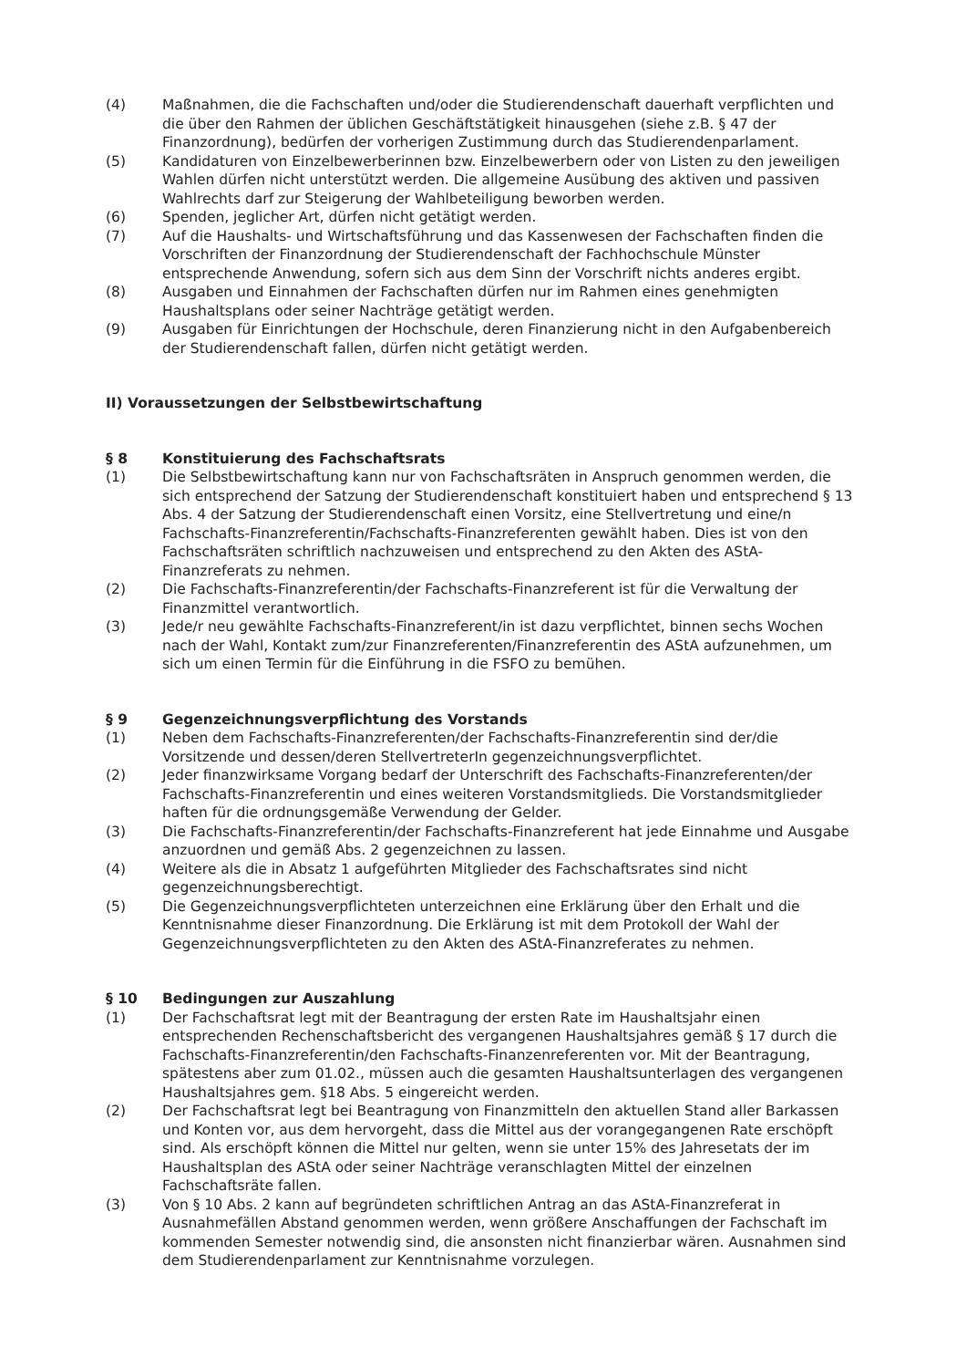(4) Maßnahmen, die die Fachschaften und/oder die Studierendenschaft dauerhaft verpflichten und die über den Rahmen der üblichen Geschäftstätigkeit hinausgehen (siehe z.B. § 47 der Finanzordnung), bedürfen der vorherigen Zustimmung durch das Studierendenparlament.
(5) Kandidaturen von Einzelbewerberinnen bzw. Einzelbewerbern oder von Listen zu den jeweiligen Wahlen dürfen nicht unterstützt werden. Die allgemeine Ausübung des aktiven und passiven Wahlrechts darf zur Steigerung der Wahlbeteiligung beworben werden.
(6) Spenden, jeglicher Art, dürfen nicht getätigt werden.
(7) Auf die Haushalts- und Wirtschaftsführung und das Kassenwesen der Fachschaften finden die Vorschriften der Finanzordnung der Studierendenschaft der Fachhochschule Münster entsprechende Anwendung, sofern sich aus dem Sinn der Vorschrift nichts anderes ergibt.
(8) Ausgaben und Einnahmen der Fachschaften dürfen nur im Rahmen eines genehmigten Haushaltsplans oder seiner Nachträge getätigt werden.
(9) Ausgaben für Einrichtungen der Hochschule, deren Finanzierung nicht in den Aufgabenbereich der Studierendenschaft fallen, dürfen nicht getätigt werden.
II) Voraussetzungen der Selbstbewirtschaftung
§ 8 Konstituierung des Fachschaftsrats
(1) Die Selbstbewirtschaftung kann nur von Fachschaftsräten in Anspruch genommen werden, die sich entsprechend der Satzung der Studierendenschaft konstituiert haben und entsprechend § 13 Abs. 4 der Satzung der Studierendenschaft einen Vorsitz, eine Stellvertretung und eine/n Fachschafts-Finanzreferentin/Fachschafts-Finanzreferenten gewählt haben. Dies ist von den Fachschaftsräten schriftlich nachzuweisen und entsprechend zu den Akten des AStA-Finanzreferats zu nehmen.
(2) Die Fachschafts-Finanzreferentin/der Fachschafts-Finanzreferent ist für die Verwaltung der Finanzmittel verantwortlich.
(3) Jede/r neu gewählte Fachschafts-Finanzreferent/in ist dazu verpflichtet, binnen sechs Wochen nach der Wahl, Kontakt zum/zur Finanzreferenten/Finanzreferentin des AStA aufzunehmen, um sich um einen Termin für die Einführung in die FSFO zu bemühen.
§ 9 Gegenzeichnungsverpflichtung des Vorstands
(1) Neben dem Fachschafts-Finanzreferenten/der Fachschafts-Finanzreferentin sind der/die Vorsitzende und dessen/deren StellvertreterIn gegenzeichnungsverpflichtet.
(2) Jeder finanzwirksame Vorgang bedarf der Unterschrift des Fachschafts-Finanzreferenten/der Fachschafts-Finanzreferentin und eines weiteren Vorstandsmitglieds. Die Vorstandsmitglieder haften für die ordnungsgemäße Verwendung der Gelder.
(3) Die Fachschafts-Finanzreferentin/der Fachschafts-Finanzreferent hat jede Einnahme und Ausgabe anzuordnen und gemäß Abs. 2 gegenzeichnen zu lassen.
(4) Weitere als die in Absatz 1 aufgeführten Mitglieder des Fachschaftsrates sind nicht gegenzeichnungsberechtigt.
(5) Die Gegenzeichnungsverpflichteten unterzeichnen eine Erklärung über den Erhalt und die Kenntnisnahme dieser Finanzordnung. Die Erklärung ist mit dem Protokoll der Wahl der Gegenzeichnungsverpflichteten zu den Akten des AStA-Finanzreferates zu nehmen.
§ 10 Bedingungen zur Auszahlung
(1) Der Fachschaftsrat legt mit der Beantragung der ersten Rate im Haushaltsjahr einen entsprechenden Rechenschaftsbericht des vergangenen Haushaltsjahres gemäß § 17 durch die Fachschafts-Finanzreferentin/den Fachschafts-Finanzenreferenten vor. Mit der Beantragung, spätestens aber zum 01.02., müssen auch die gesamten Haushaltsunterlagen des vergangenen Haushaltsjahres gem. §18 Abs. 5 eingereicht werden.
(2) Der Fachschaftsrat legt bei Beantragung von Finanzmitteln den aktuellen Stand aller Barkassen und Konten vor, aus dem hervorgeht, dass die Mittel aus der vorangegangenen Rate erschöpft sind. Als erschöpft können die Mittel nur gelten, wenn sie unter 15% des Jahresetats der im Haushaltsplan des AStA oder seiner Nachträge veranschlagten Mittel der einzelnen Fachschaftsräte fallen.
(3) Von § 10 Abs. 2 kann auf begründeten schriftlichen Antrag an das AStA-Finanzreferat in Ausnahmefällen Abstand genommen werden, wenn größere Anschaffungen der Fachschaft im kommenden Semester notwendig sind, die ansonsten nicht finanzierbar wären. Ausnahmen sind dem Studierendenparlament zur Kenntnisnahme vorzulegen.